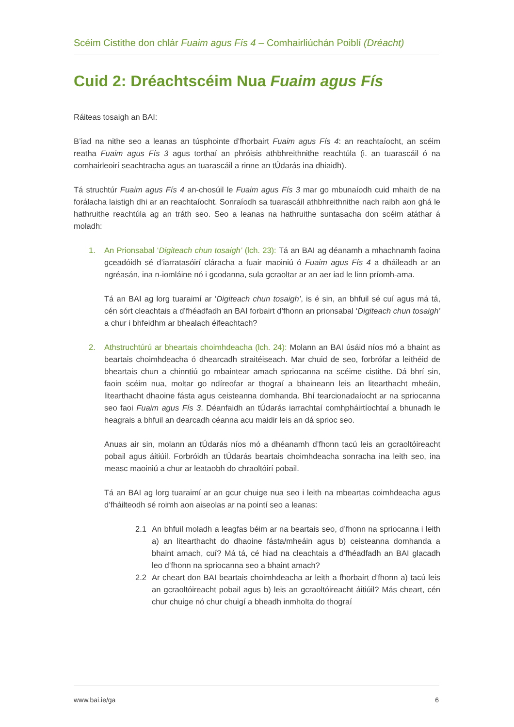Scéim Cistithe don chlár Fuaim agus Fís 4 – Comhairliúchán Poiblí (Dréacht)
Cuid 2: Dréachtscéim Nua Fuaim agus Fís
Ráiteas tosaigh an BAI:
B’iad na nithe seo a leanas an túsphointe d’fhorbairt Fuaim agus Fís 4: an reachtaíocht, an scéim reatha Fuaim agus Fís 3 agus torthaí an phróisis athbhreithnithe reachtúla (i. an tuarascáil ó na comhairleoirí seachtracha agus an tuarascáil a rinne an tÚdarás ina dhiaidh).
Tá struchtúr Fuaim agus Fís 4 an-chosúil le Fuaim agus Fís 3 mar go mbunaíodh cuid mhaith de na forálacha laistigh dhi ar an reachtaíocht. Sonraíodh sa tuarascáil athbhreithnithe nach raibh aon ghá le hathruithe reachtúla ag an tráth seo. Seo a leanas na hathruithe suntasacha don scéim atáthar á moladh:
1. An Prionsabal ‘Digiteach chun tosaigh’ (lch. 23): Tá an BAI ag déanamh a mhachnamh faoina gceadóidh sé d’iarratasóirí cláracha a fuair maoiniú ó Fuaim agus Fís 4 a dháileadh ar an ngréasán, ina n-iomláine nó i gcodanna, sula gcraoltar ar an aer iad le linn príomh-ama.
Tá an BAI ag lorg tuaraimí ar ‘Digiteach chun tosaigh’, is é sin, an bhfuil sé cuí agus má tá, cén sórt cleachtais a d’fhéadfadh an BAI forbairt d’fhonn an prionsabal ‘Digiteach chun tosaigh’ a chur i bhfeidhm ar bhealach éifeachtach?
2. Athstruchtúrú ar bheartais choimhdeacha (lch. 24): Molann an BAI úsáid níos mó a bhaint as beartais choimhdeacha ó dhearcadh straitéiseach. Mar chuid de seo, forbrófar a leithéid de bheartais chun a chinntiú go mbaintear amach spriocanna na scéime cistithe. Dá bhrí sin, faoin scéim nua, moltar go ndíreofar ar thograí a bhaineann leis an litearthacht mheáin, litearthacht dhaoine fásta agus ceisteanna domhanda. Bhí tearcionadaíocht ar na spriocanna seo faoi Fuaim agus Fís 3. Déanfaidh an tÚdarás iarrachtaí comhpháirtíochtaí a bhunadh le heagrais a bhfuil an dearcadh céanna acu maidir leis an dá sprioc seo.
Anuas air sin, molann an tÚdarás níos mó a dhéanamh d’fhonn tacú leis an gcraoltóireacht pobail agus áitiúil. Forbróidh an tÚdarás beartais choimhdeacha sonracha ina leith seo, ina measc maoiniú a chur ar leataobh do chraoltóirí pobail.
Tá an BAI ag lorg tuaraimí ar an gcur chuige nua seo i leith na mbeartas coimhdeacha agus d’fháilteodh sé roimh aon aiseolas ar na pointí seo a leanas:
2.1 An bhfuil moladh a leagfas béim ar na beartais seo, d’fhonn na spriocanna i leith a) an litearthacht do dhaoine fásta/mheáin agus b) ceisteanna domhanda a bhaint amach, cuí? Má tá, cé hiad na cleachtais a d’fhéadfadh an BAI glacadh leo d’fhonn na spriocanna seo a bhaint amach?
2.2 Ar cheart don BAI beartais choimhdeacha ar leith a fhorbairt d’fhonn a) tacú leis an gcraoltóireacht pobail agus b) leis an gcraoltóireacht áitiúil? Más cheart, cén chur chuige nó chur chuigí a bheadh inmholta do thograí
www.bai.ie/ga 6